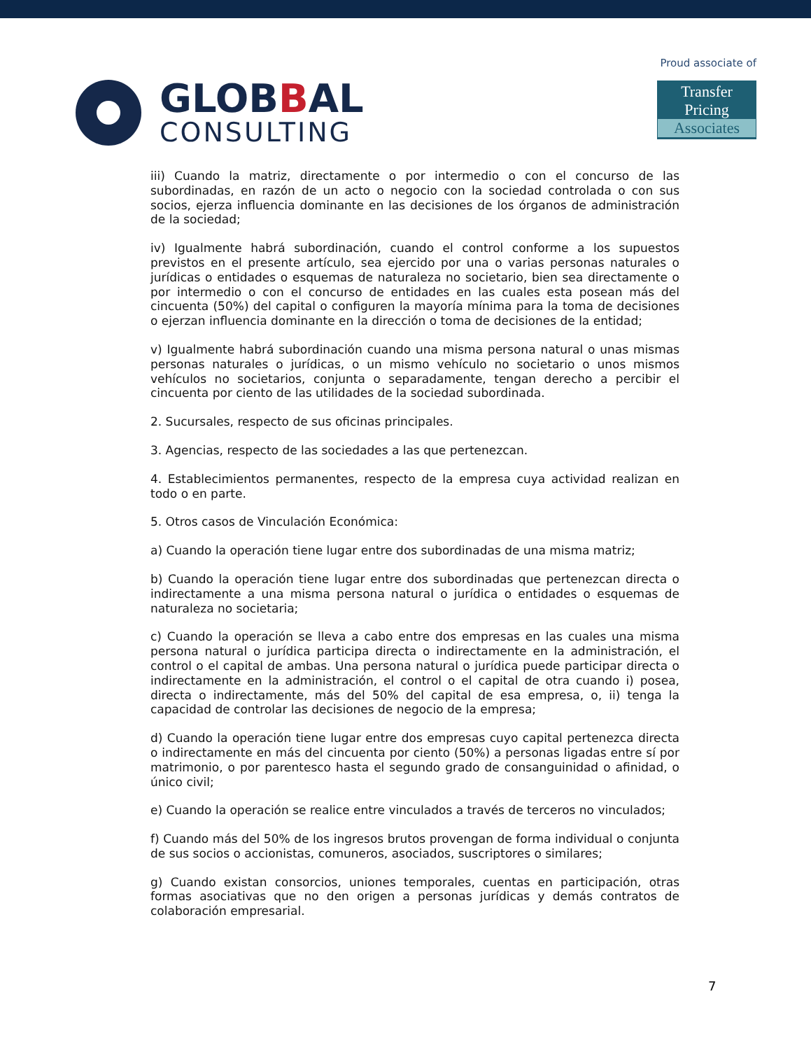GLOBBAL
CONSULTING
Proud associate of
Transfer Pricing
Associates
iii) Cuando la matriz, directamente o por intermedio o con el concurso de las subordinadas, en razón de un acto o negocio con la sociedad controlada o con sus socios, ejerza influencia dominante en las decisiones de los órganos de administración de la sociedad;
iv) Igualmente habrá subordinación, cuando el control conforme a los supuestos previstos en el presente artículo, sea ejercido por una o varias personas naturales o jurídicas o entidades o esquemas de naturaleza no societario, bien sea directamente o por intermedio o con el concurso de entidades en las cuales esta posean más del cincuenta (50%) del capital o configuren la mayoría mínima para la toma de decisiones o ejerzan influencia dominante en la dirección o toma de decisiones de la entidad;
v) Igualmente habrá subordinación cuando una misma persona natural o unas mismas personas naturales o jurídicas, o un mismo vehículo no societario o unos mismos vehículos no societarios, conjunta o separadamente, tengan derecho a percibir el cincuenta por ciento de las utilidades de la sociedad subordinada.
2. Sucursales, respecto de sus oficinas principales.
3. Agencias, respecto de las sociedades a las que pertenezcan.
4. Establecimientos permanentes, respecto de la empresa cuya actividad realizan en todo o en parte.
5. Otros casos de Vinculación Económica:
a) Cuando la operación tiene lugar entre dos subordinadas de una misma matriz;
b) Cuando la operación tiene lugar entre dos subordinadas que pertenezcan directa o indirectamente a una misma persona natural o jurídica o entidades o esquemas de naturaleza no societaria;
c) Cuando la operación se lleva a cabo entre dos empresas en las cuales una misma persona natural o jurídica participa directa o indirectamente en la administración, el control o el capital de ambas. Una persona natural o jurídica puede participar directa o indirectamente en la administración, el control o el capital de otra cuando i) posea, directa o indirectamente, más del 50% del capital de esa empresa, o, ii) tenga la capacidad de controlar las decisiones de negocio de la empresa;
d) Cuando la operación tiene lugar entre dos empresas cuyo capital pertenezca directa o indirectamente en más del cincuenta por ciento (50%) a personas ligadas entre sí por matrimonio, o por parentesco hasta el segundo grado de consanguinidad o afinidad, o único civil;
e) Cuando la operación se realice entre vinculados a través de terceros no vinculados;
f) Cuando más del 50% de los ingresos brutos provengan de forma individual o conjunta de sus socios o accionistas, comuneros, asociados, suscriptores o similares;
g) Cuando existan consorcios, uniones temporales, cuentas en participación, otras formas asociativas que no den origen a personas jurídicas y demás contratos de colaboración empresarial.
7